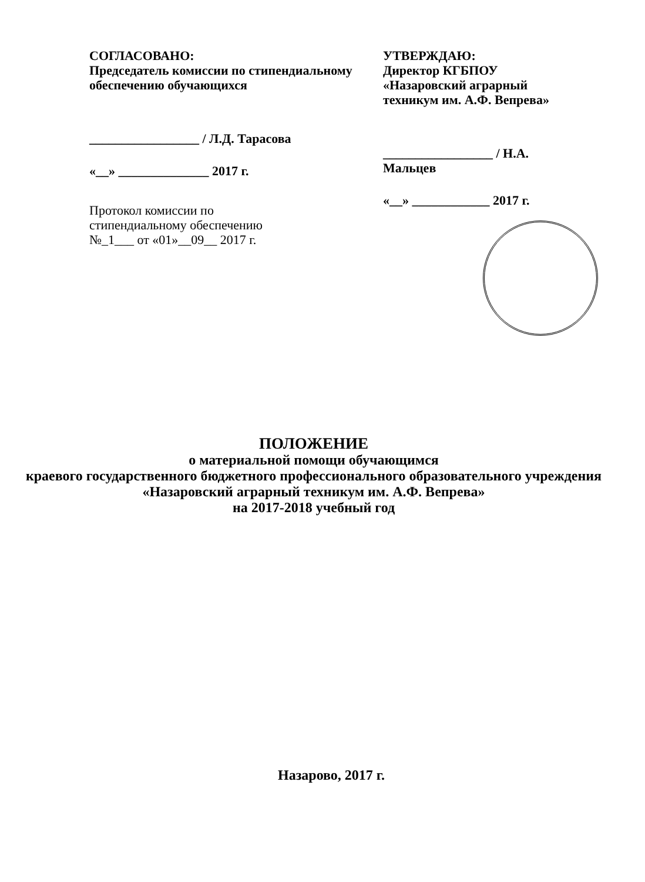СОГЛАСОВАНО:
Председатель комиссии по стипендиальному обеспечению обучающихся
_________________ / Л.Д. Тарасова
«__» ______________ 2017 г.
Протокол комиссии по
стипендиальному обеспечению
№_1___ от «01»__09__ 2017 г.
УТВЕРЖДАЮ:
Директор КГБПОУ
«Назаровский аграрный техникум им. А.Ф. Вепрева»
_________________ / Н.А. Мальцев
«__» ____________ 2017 г.
ПОЛОЖЕНИЕ
о материальной помощи обучающимся
краевого государственного бюджетного профессионального образовательного учреждения
«Назаровский аграрный техникум им. А.Ф. Вепрева»
на 2017-2018 учебный год
Назарово, 2017 г.